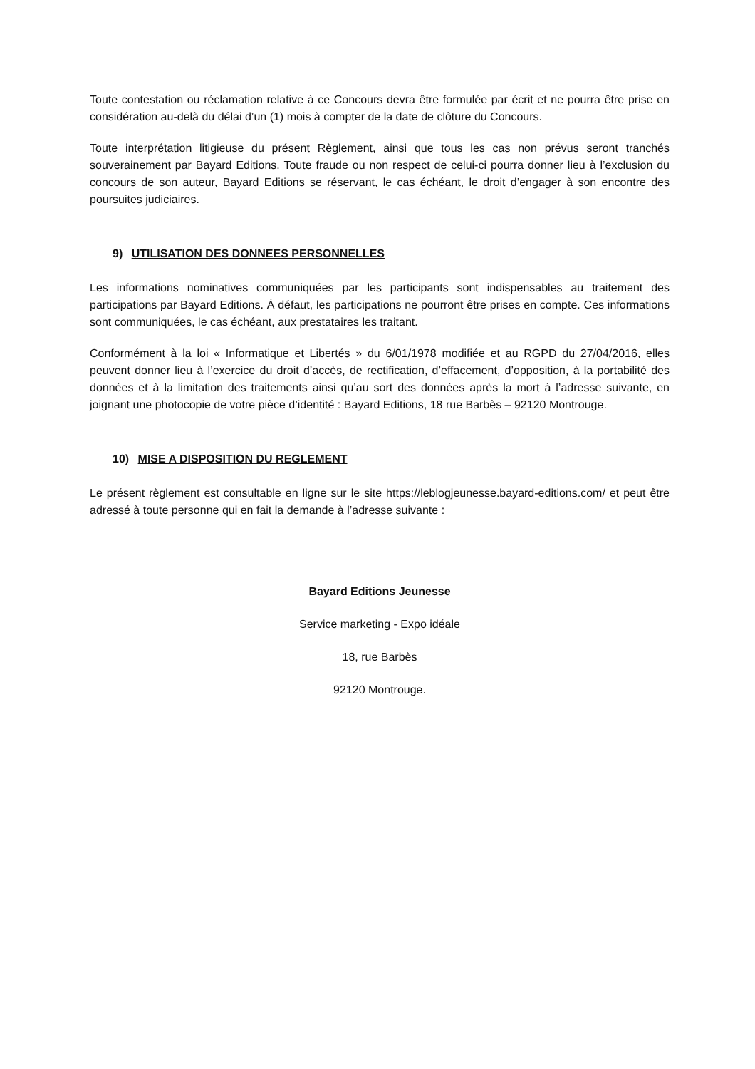Toute contestation ou réclamation relative à ce Concours devra être formulée par écrit et ne pourra être prise en considération au-delà du délai d’un (1) mois à compter de la date de clôture du Concours.
Toute interprétation litigieuse du présent Règlement, ainsi que tous les cas non prévus seront tranchés souverainement par Bayard Editions. Toute fraude ou non respect de celui-ci pourra donner lieu à l’exclusion du concours de son auteur, Bayard Editions se réservant, le cas échéant, le droit d’engager à son encontre des poursuites judiciaires.
9) UTILISATION DES DONNEES PERSONNELLES
Les informations nominatives communiquées par les participants sont indispensables au traitement des participations par Bayard Editions. À défaut, les participations ne pourront être prises en compte. Ces informations sont communiquées, le cas échéant, aux prestataires les traitant.
Conformément à la loi « Informatique et Libertés » du 6/01/1978 modifiée et au RGPD du 27/04/2016, elles peuvent donner lieu à l’exercice du droit d’accès, de rectification, d’effacement, d’opposition, à la portabilité des données et à la limitation des traitements ainsi qu’au sort des données après la mort à l’adresse suivante, en joignant une photocopie de votre pièce d’identité : Bayard Editions, 18 rue Barbès – 92120 Montrouge.
10) MISE A DISPOSITION DU REGLEMENT
Le présent règlement est consultable en ligne sur le site https://leblogjeunesse.bayard-editions.com/ et peut être adressé à toute personne qui en fait la demande à l’adresse suivante :
Bayard Editions Jeunesse
Service marketing - Expo idéale
18, rue Barbès
92120 Montrouge.